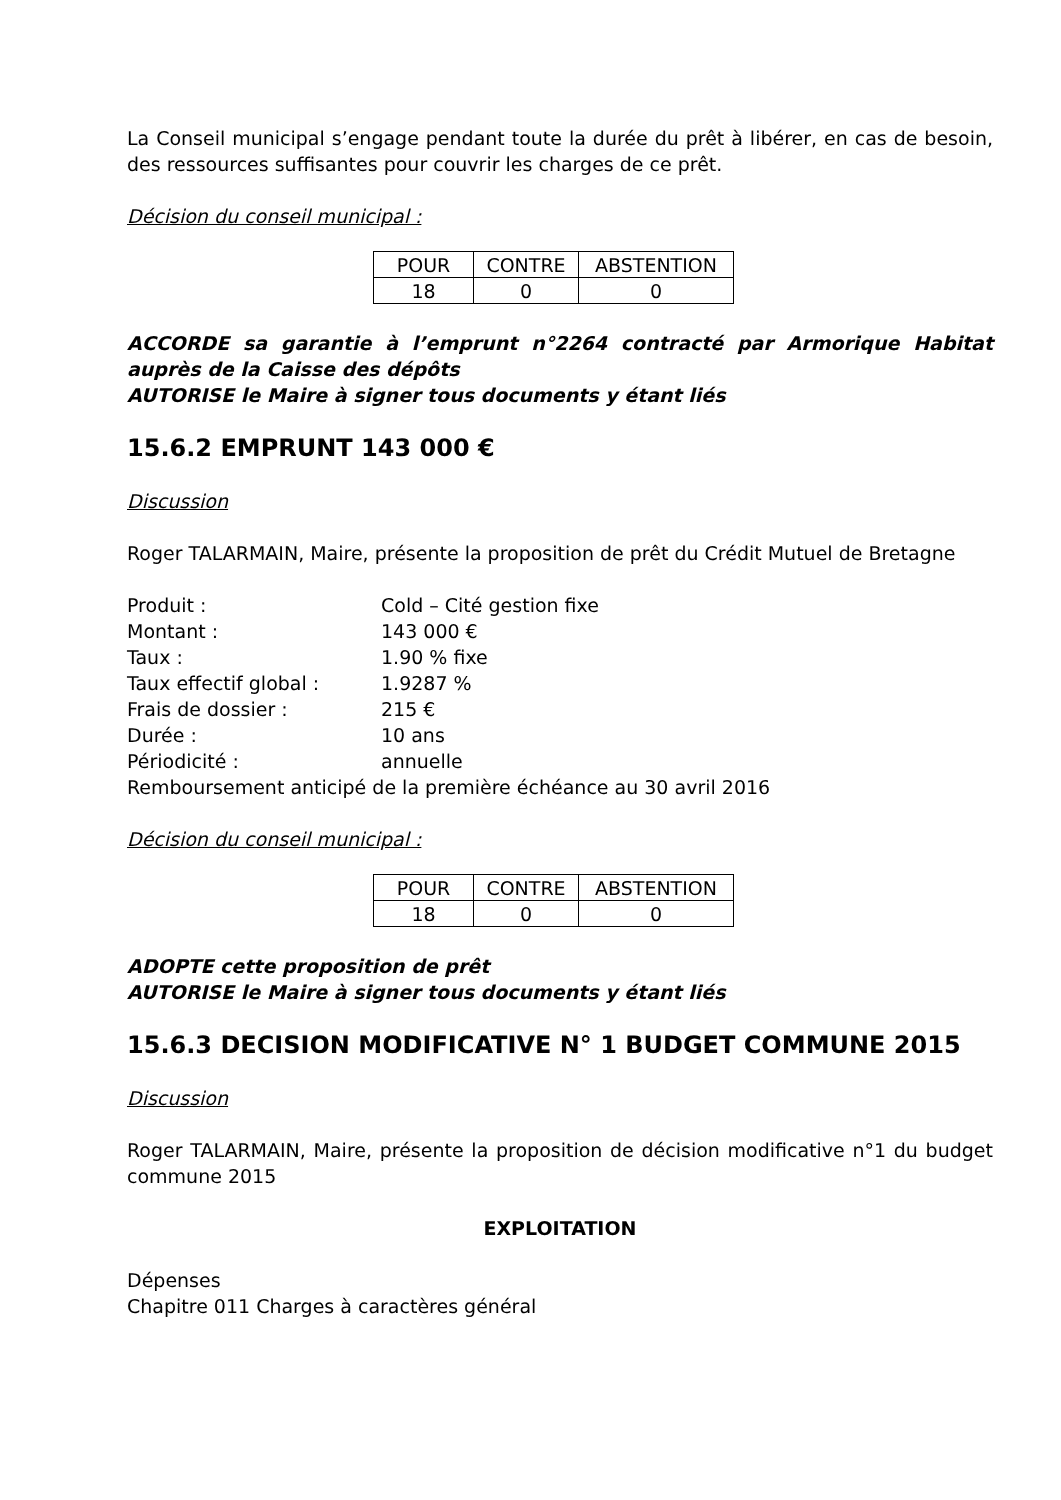La Conseil municipal s’engage pendant toute la durée du prêt à libérer, en cas de besoin, des ressources suffisantes pour couvrir les charges de ce prêt.
Décision du conseil municipal :
| POUR | CONTRE | ABSTENTION |
| 18 | 0 | 0 |
ACCORDE sa garantie à l’emprunt n°2264 contracté par Armorique Habitat auprès de la Caisse des dépôts
AUTORISE le Maire à signer tous documents y étant liés
15.6.2 EMPRUNT 143 000 €
Discussion
Roger TALARMAIN, Maire, présente la proposition de prêt du Crédit Mutuel de Bretagne
| Produit : | Cold – Cité gestion fixe |
| Montant : | 143 000 € |
| Taux : | 1.90 % fixe |
| Taux effectif global : | 1.9287 % |
| Frais de dossier : | 215 € |
| Durée : | 10 ans |
| Périodicité : | annuelle |
Remboursement anticipé de la première échéance au 30 avril 2016
Décision du conseil municipal :
| POUR | CONTRE | ABSTENTION |
| 18 | 0 | 0 |
ADOPTE cette proposition de prêt
AUTORISE le Maire à signer tous documents y étant liés
15.6.3 DECISION MODIFICATIVE N° 1 BUDGET COMMUNE 2015
Discussion
Roger TALARMAIN, Maire, présente la proposition de décision modificative n°1 du budget commune 2015
EXPLOITATION
Dépenses
Chapitre 011 Charges à caractères général